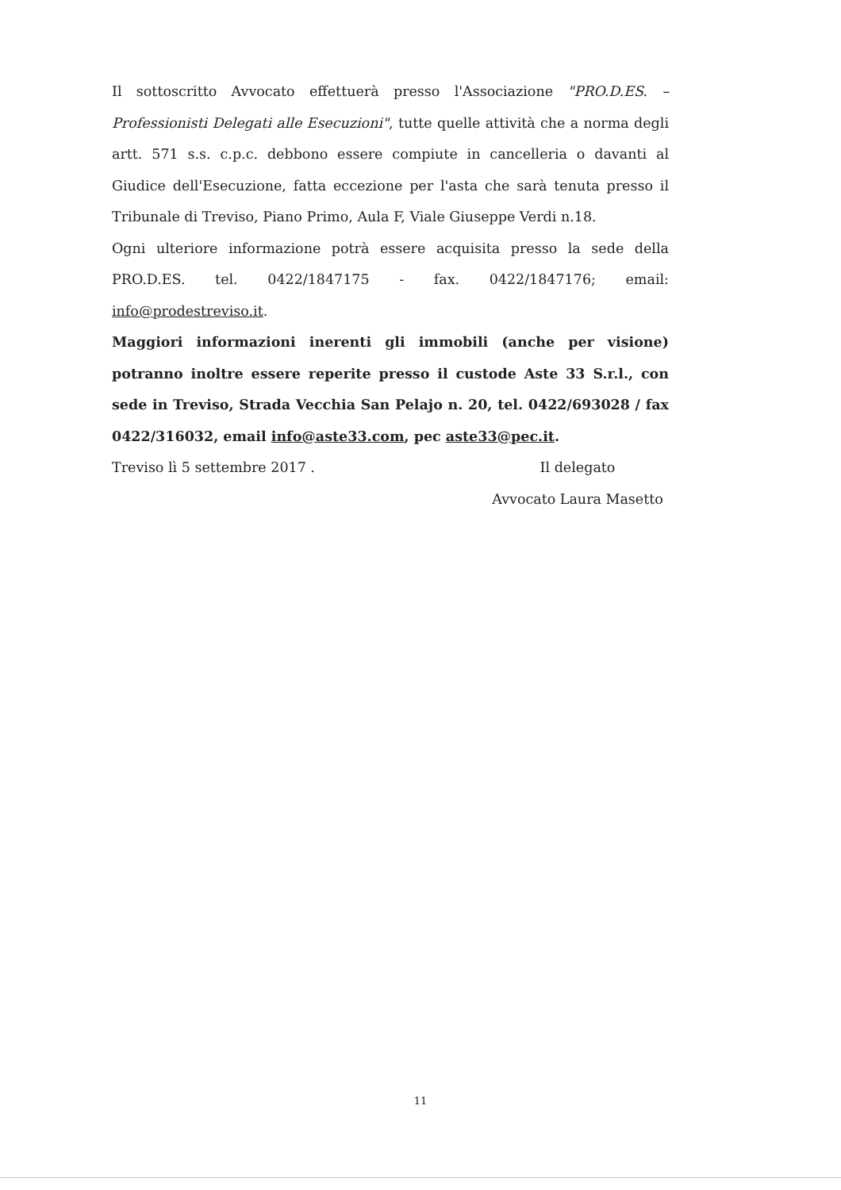Il sottoscritto Avvocato effettuerà presso l'Associazione "PRO.D.ES. – Professionisti Delegati alle Esecuzioni", tutte quelle attività che a norma degli artt. 571 s.s. c.p.c. debbono essere compiute in cancelleria o davanti al Giudice dell'Esecuzione, fatta eccezione per l'asta che sarà tenuta presso il Tribunale di Treviso, Piano Primo, Aula F, Viale Giuseppe Verdi n.18.
Ogni ulteriore informazione potrà essere acquisita presso la sede della PRO.D.ES. tel. 0422/1847175 - fax. 0422/1847176; email: info@prodestreviso.it.
Maggiori informazioni inerenti gli immobili (anche per visione) potranno inoltre essere reperite presso il custode Aste 33 S.r.l., con sede in Treviso, Strada Vecchia San Pelajo n. 20, tel. 0422/693028 / fax 0422/316032, email info@aste33.com, pec aste33@pec.it.
Treviso lì 5 settembre 2017 . Il delegato
Avvocato Laura Masetto
11